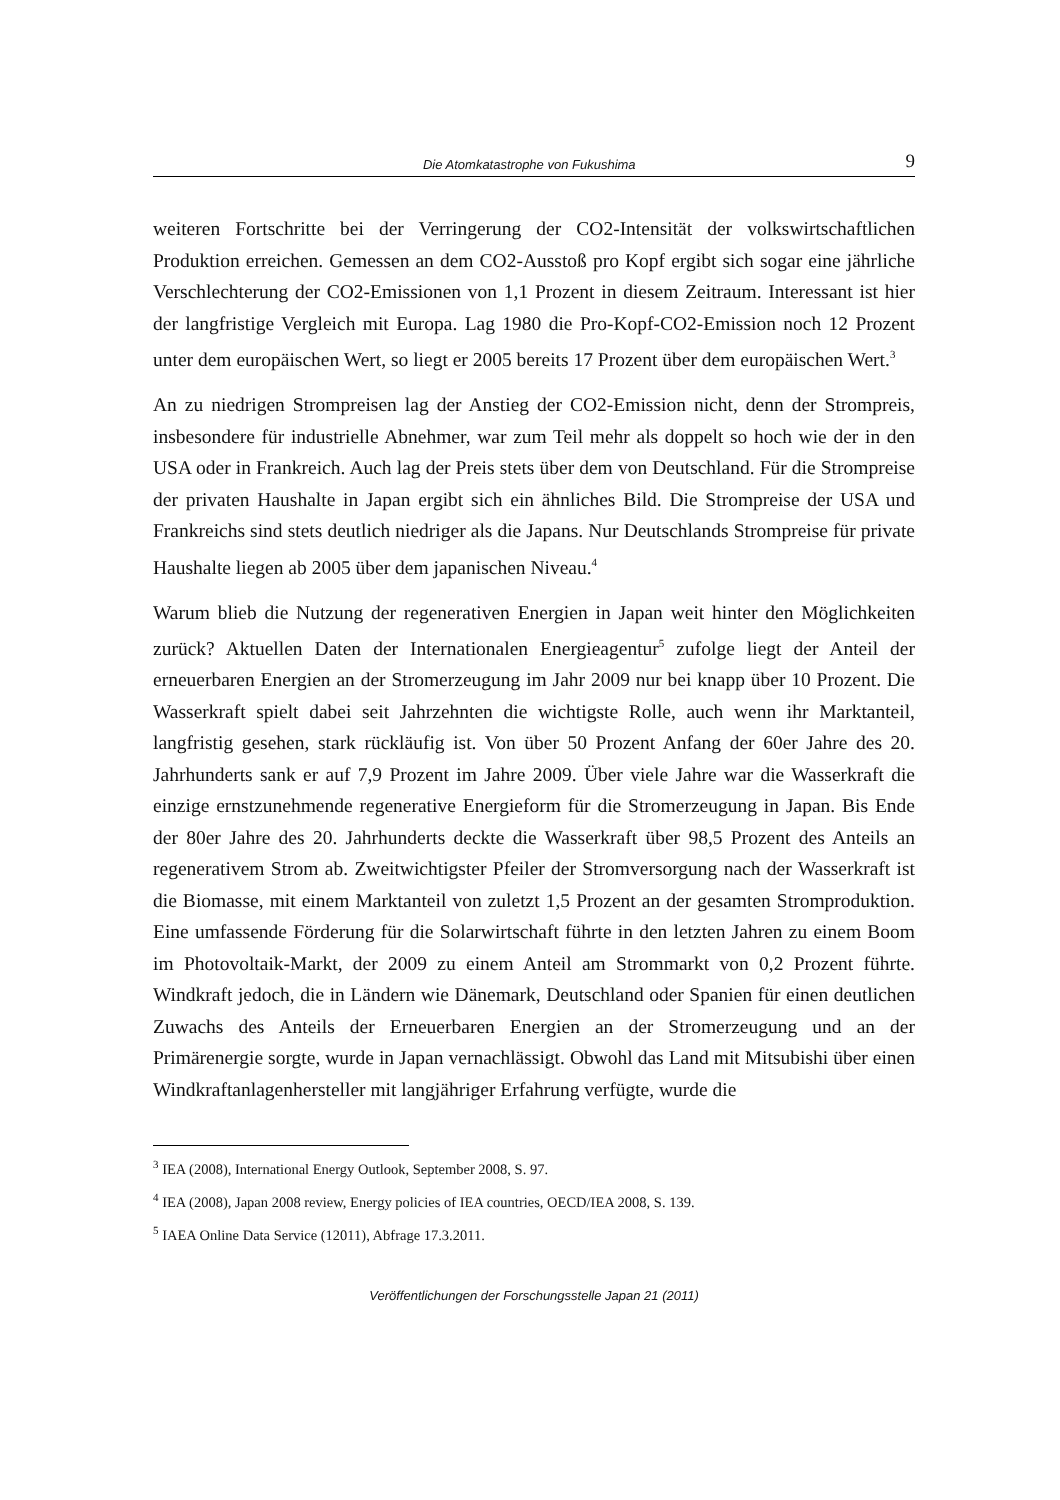Die Atomkatastrophe von Fukushima 9
weiteren Fortschritte bei der Verringerung der CO2-Intensität der volkswirtschaftlichen Produktion erreichen. Gemessen an dem CO2-Ausstoß pro Kopf ergibt sich sogar eine jährliche Verschlechterung der CO2-Emissionen von 1,1 Prozent in diesem Zeitraum. Interessant ist hier der langfristige Vergleich mit Europa. Lag 1980 die Pro-Kopf-CO2-Emission noch 12 Prozent unter dem europäischen Wert, so liegt er 2005 bereits 17 Prozent über dem europäischen Wert.<sup>3</sup>
An zu niedrigen Strompreisen lag der Anstieg der CO2-Emission nicht, denn der Strompreis, insbesondere für industrielle Abnehmer, war zum Teil mehr als doppelt so hoch wie der in den USA oder in Frankreich. Auch lag der Preis stets über dem von Deutschland. Für die Strompreise der privaten Haushalte in Japan ergibt sich ein ähnliches Bild. Die Strompreise der USA und Frankreichs sind stets deutlich niedriger als die Japans. Nur Deutschlands Strompreise für private Haushalte liegen ab 2005 über dem japanischen Niveau.<sup>4</sup>
Warum blieb die Nutzung der regenerativen Energien in Japan weit hinter den Möglichkeiten zurück? Aktuellen Daten der Internationalen Energieagentur<sup>5</sup> zufolge liegt der Anteil der erneuerbaren Energien an der Stromerzeugung im Jahr 2009 nur bei knapp über 10 Prozent. Die Wasserkraft spielt dabei seit Jahrzehnten die wichtigste Rolle, auch wenn ihr Marktanteil, langfristig gesehen, stark rückläufig ist. Von über 50 Prozent Anfang der 60er Jahre des 20. Jahrhunderts sank er auf 7,9 Prozent im Jahre 2009. Über viele Jahre war die Wasserkraft die einzige ernstzunehmende regenerative Energieform für die Stromerzeugung in Japan. Bis Ende der 80er Jahre des 20. Jahrhunderts deckte die Wasserkraft über 98,5 Prozent des Anteils an regenerativem Strom ab. Zweitwichtigster Pfeiler der Stromversorgung nach der Wasserkraft ist die Biomasse, mit einem Marktanteil von zuletzt 1,5 Prozent an der gesamten Stromproduktion. Eine umfassende Förderung für die Solarwirtschaft führte in den letzten Jahren zu einem Boom im Photovoltaik-Markt, der 2009 zu einem Anteil am Strommarkt von 0,2 Prozent führte. Windkraft jedoch, die in Ländern wie Dänemark, Deutschland oder Spanien für einen deutlichen Zuwachs des Anteils der Erneuerbaren Energien an der Stromerzeugung und an der Primärenergie sorgte, wurde in Japan vernachlässigt. Obwohl das Land mit Mitsubishi über einen Windkraftanlagenhersteller mit langjähriger Erfahrung verfügte, wurde die
<sup>3</sup> IEA (2008), International Energy Outlook, September 2008, S. 97.
<sup>4</sup> IEA (2008), Japan 2008 review, Energy policies of IEA countries, OECD/IEA 2008, S. 139.
<sup>5</sup> IAEA Online Data Service (12011), Abfrage 17.3.2011.
Veröffentlichungen der Forschungsstelle Japan 21 (2011)